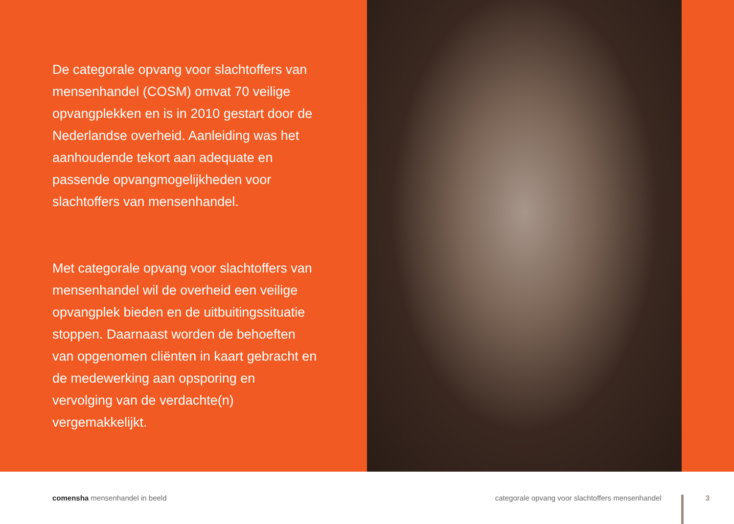De categorale opvang voor slachtoffers van mensenhandel (COSM) omvat 70 veilige opvangplekken en is in 2010 gestart door de Nederlandse overheid. Aanleiding was het aanhoudende tekort aan adequate en passende opvangmogelijkheden voor slachtoffers van mensenhandel.
Met categorale opvang voor slachtoffers van mensenhandel wil de overheid een veilige opvangplek bieden en de uitbuitingssituatie stoppen. Daarnaast worden de behoeften van opgenomen cliënten in kaart gebracht en de medewerking aan opsporing en vervolging van de verdachte(n) vergemakkelijkt.
comensha mensenhandel in beeld
categorale opvang voor slachtoffers mensenhandel
3